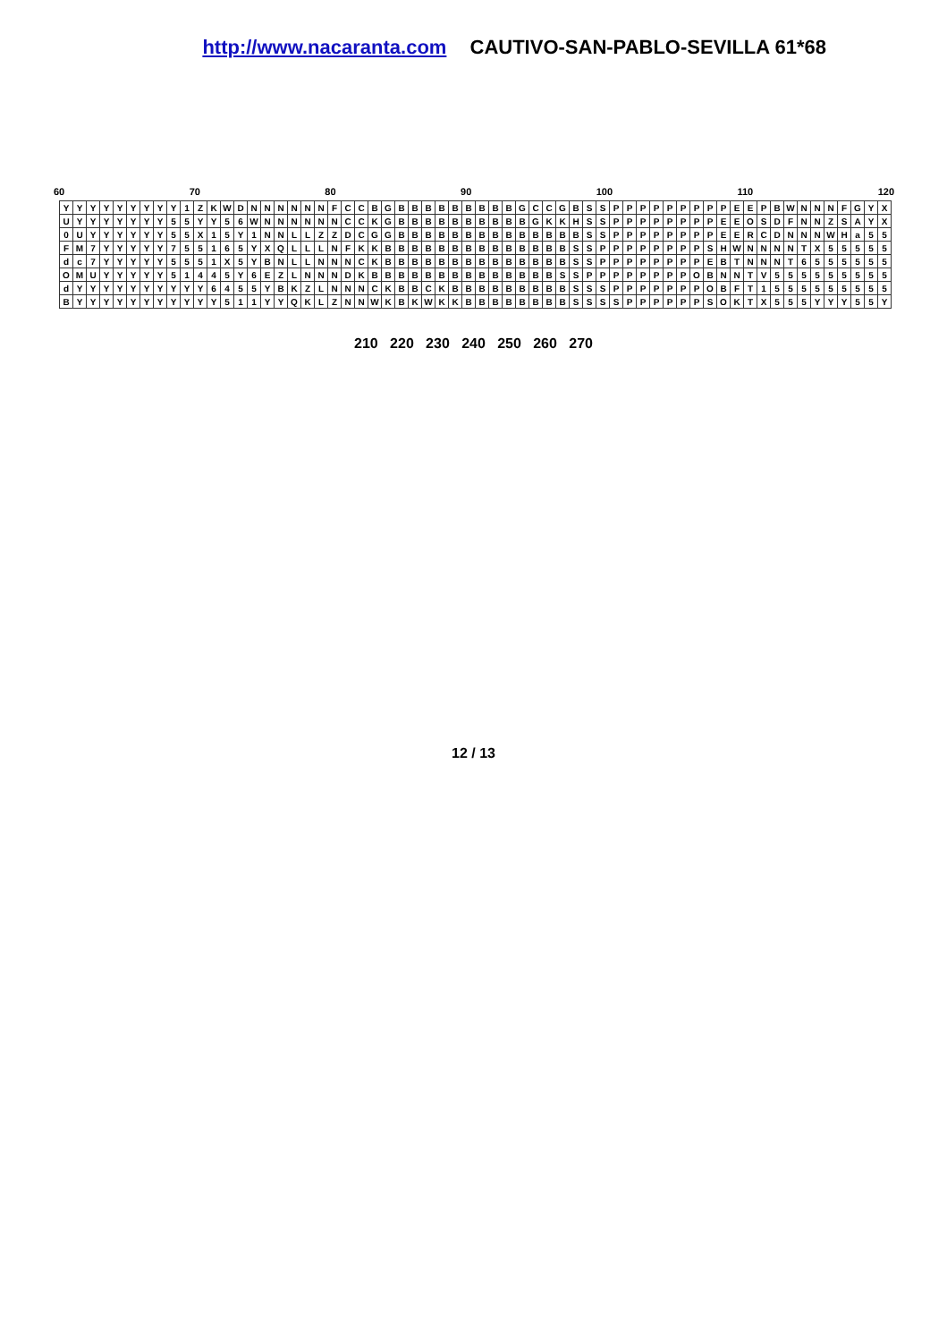http://www.nacaranta.com CAUTIVO-SAN-PABLO-SEVILLA 61*68
60 70 80 90 100 110 120
| Y | Y | Y | Y | Y | Y | Y | Y | Y | 1 | Z | K | W | D | N | N | N | N | N | N | F | C | C | B | G | B | B | B | B | B | B | B | B | B | G | C | C | G | B | S | S | P | P | P | P | P | P | P | P | P | E | E | P | B | W | N | N | N | F | G | Y | X |
| U | Y | Y | Y | Y | Y | Y | Y | 5 | 5 | Y | Y | 5 | 6 | W | N | N | N | N | N | N | C | C | K | G | B | B | B | B | B | B | B | B | B | B | G | K | K | H | S | S | P | P | P | P | P | P | P | P | E | E | O | S | D | F | N | N | Z | S | A | Y | X |
| 0 | U | Y | Y | Y | Y | Y | Y | 5 | 5 | X | 1 | 5 | Y | 1 | N | N | L | L | Z | Z | D | C | G | G | B | B | B | B | B | B | B | B | B | B | B | B | B | B | S | S | P | P | P | P | P | P | P | P | E | E | R | C | D | N | N | N | W | H | a | 5 | 5 |
| F | M | 7 | Y | Y | Y | Y | Y | 7 | 5 | 5 | 1 | 6 | 5 | Y | X | Q | L | L | L | N | F | K | K | B | B | B | B | B | B | B | B | B | B | B | B | B | B | S | S | P | P | P | P | P | P | P | P | S | H | W | N | N | N | N | T | X | 5 | 5 | 5 | 5 | 5 |
| d | c | 7 | Y | Y | Y | Y | Y | 5 | 5 | 5 | 1 | X | 5 | Y | B | N | L | L | N | N | N | C | K | B | B | B | B | B | B | B | B | B | B | B | B | B | B | S | S | P | P | P | P | P | P | P | P | E | B | T | N | N | N | T | 6 | 5 | 5 | 5 | 5 | 5 | 5 |
| O | M | U | Y | Y | Y | Y | Y | 5 | 1 | 4 | 4 | 5 | Y | 6 | E | Z | L | N | N | N | D | K | B | B | B | B | B | B | B | B | B | B | B | B | B | B | S | S | P | P | P | P | P | P | P | P | O | B | N | N | T | V | 5 | 5 | 5 | 5 | 5 | 5 | 5 | 5 | 5 |
| d | Y | Y | Y | Y | Y | Y | Y | Y | Y | Y | 6 | 4 | 5 | 5 | Y | B | K | Z | L | N | N | N | C | K | B | B | C | K | B | B | B | B | B | B | B | B | B | S | S | S | P | P | P | P | P | P | P | O | B | F | T | 1 | 5 | 5 | 5 | 5 | 5 | 5 | 5 | 5 | 5 |
| B | Y | Y | Y | Y | Y | Y | Y | Y | Y | Y | Y | 5 | 1 | 1 | Y | Y | Q | K | L | Z | N | N | W | K | B | K | W | K | K | B | B | B | B | B | B | B | B | S | S | S | S | P | P | P | P | P | P | S | O | K | T | X | 5 | 5 | 5 | Y | Y | Y | 5 | 5 | Y |
210 220 230 240 250 260 270
12 / 13